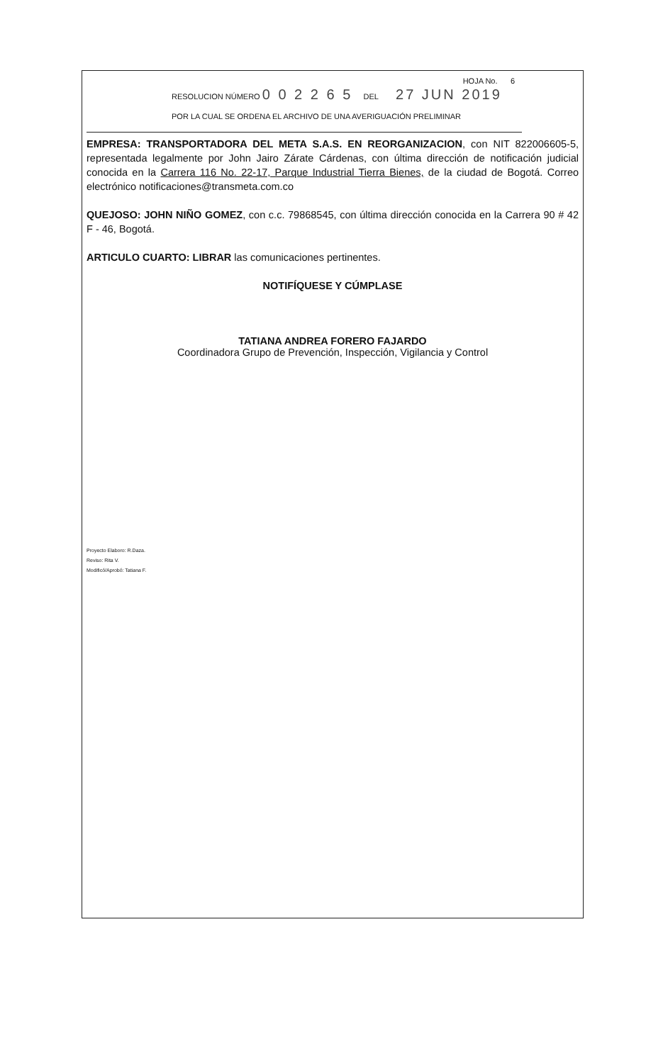HOJA No. 6
RESOLUCION NÚMERO 0 0 2 2 6 5 DEL 27 JUN 2019
POR LA CUAL SE ORDENA EL ARCHIVO DE UNA AVERIGUACIÓN PRELIMINAR
EMPRESA: TRANSPORTADORA DEL META S.A.S. EN REORGANIZACION, con NIT 822006605-5, representada legalmente por John Jairo Zárate Cárdenas, con última dirección de notificación judicial conocida en la Carrera 116 No. 22-17, Parque Industrial Tierra Bienes, de la ciudad de Bogotá. Correo electrónico notificaciones@transmeta.com.co
QUEJOSO: JOHN NIÑO GOMEZ, con c.c. 79868545, con última dirección conocida en la Carrera 90 # 42 F - 46, Bogotá.
ARTICULO CUARTO: LIBRAR las comunicaciones pertinentes.
NOTIFÍQUESE Y CÚMPLASE
TATIANA ANDREA FORERO FAJARDO
Coordinadora Grupo de Prevención, Inspección, Vigilancia y Control
Proyecto Elaboro: R.Daza.
Reviso: Rita V.
Modificó/Aprobó: Tatiana F.